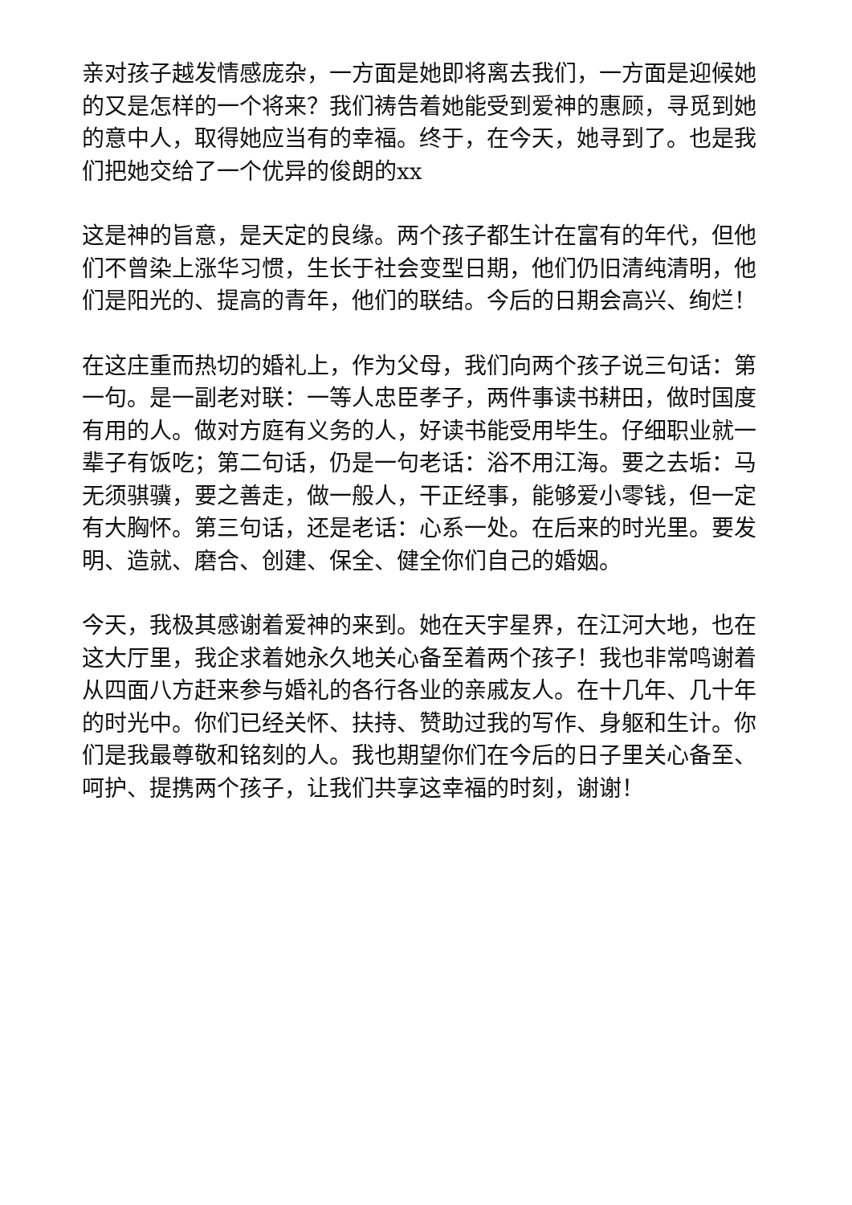亲对孩子越发情感庞杂，一方面是她即将离去我们，一方面是迎候她的又是怎样的一个将来？我们祷告着她能受到爱神的惠顾，寻觅到她的意中人，取得她应当有的幸福。终于，在今天，她寻到了。也是我们把她交给了一个优异的俊朗的xx
这是神的旨意，是天定的良缘。两个孩子都生计在富有的年代，但他们不曾染上涨华习惯，生长于社会变型日期，他们仍旧清纯清明，他们是阳光的、提高的青年，他们的联结。今后的日期会高兴、绚烂！
在这庄重而热切的婚礼上，作为父母，我们向两个孩子说三句话：第一句。是一副老对联：一等人忠臣孝子，两件事读书耕田，做时国度有用的人。做对方庭有义务的人，好读书能受用毕生。仔细职业就一辈子有饭吃；第二句话，仍是一句老话：浴不用江海。要之去垢：马无须骐骥，要之善走，做一般人，干正经事，能够爱小零钱，但一定有大胸怀。第三句话，还是老话：心系一处。在后来的时光里。要发明、造就、磨合、创建、保全、健全你们自己的婚姻。
今天，我极其感谢着爱神的来到。她在天宇星界，在江河大地，也在这大厅里，我企求着她永久地关心备至着两个孩子！我也非常鸣谢着从四面八方赶来参与婚礼的各行各业的亲戚友人。在十几年、几十年的时光中。你们已经关怀、扶持、赞助过我的写作、身躯和生计。你们是我最尊敬和铭刻的人。我也期望你们在今后的日子里关心备至、呵护、提携两个孩子，让我们共享这幸福的时刻，谢谢！